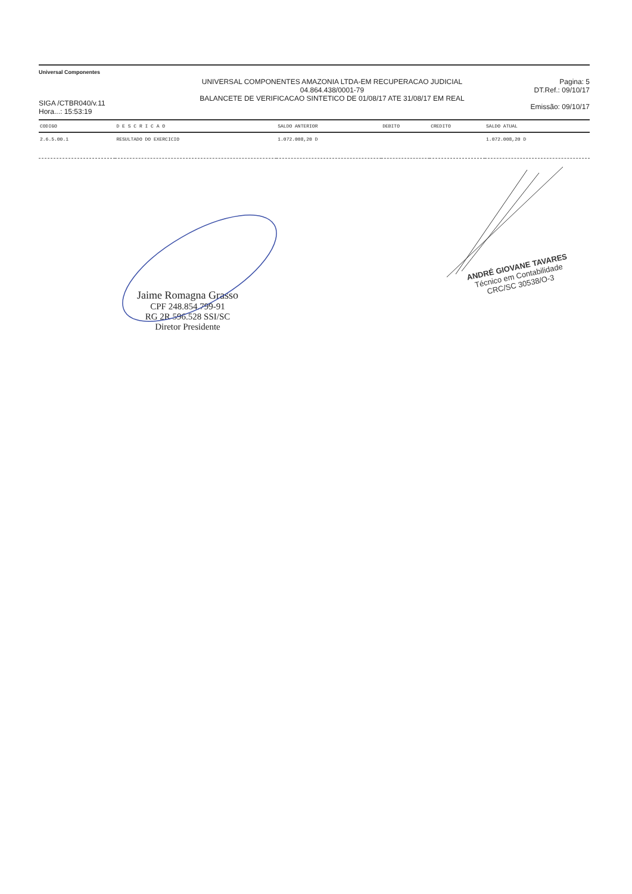Universal Componentes
SIGA /CTBR040/v.11
Hora...: 15:53:19
UNIVERSAL COMPONENTES AMAZONIA LTDA-EM RECUPERACAO JUDICIAL
04.864.438/0001-79
BALANCETE DE VERIFICACAO SINTETICO DE 01/08/17 ATE 31/08/17 EM REAL
Pagina: 5
DT.Ref.: 09/10/17
Emissão: 09/10/17
| CODIGO | D E S C R I C A O | SALDO ANTERIOR | DEBITO | CREDITO | SALDO ATUAL |
| --- | --- | --- | --- | --- | --- |
| 2.6.5.00.1 | RESULTADO DO EXERCICIO | 1.072.008,20 D | | | 1.072.008,20 D |
Jaime Romagna Grasso
CPF 248.854.799-91
RG 2R 596.528 SSI/SC
Diretor Presidente
ANDRÉ GIOVANE TAVARES
Técnico em Contabilidade
CRC/SC 30538/O-3